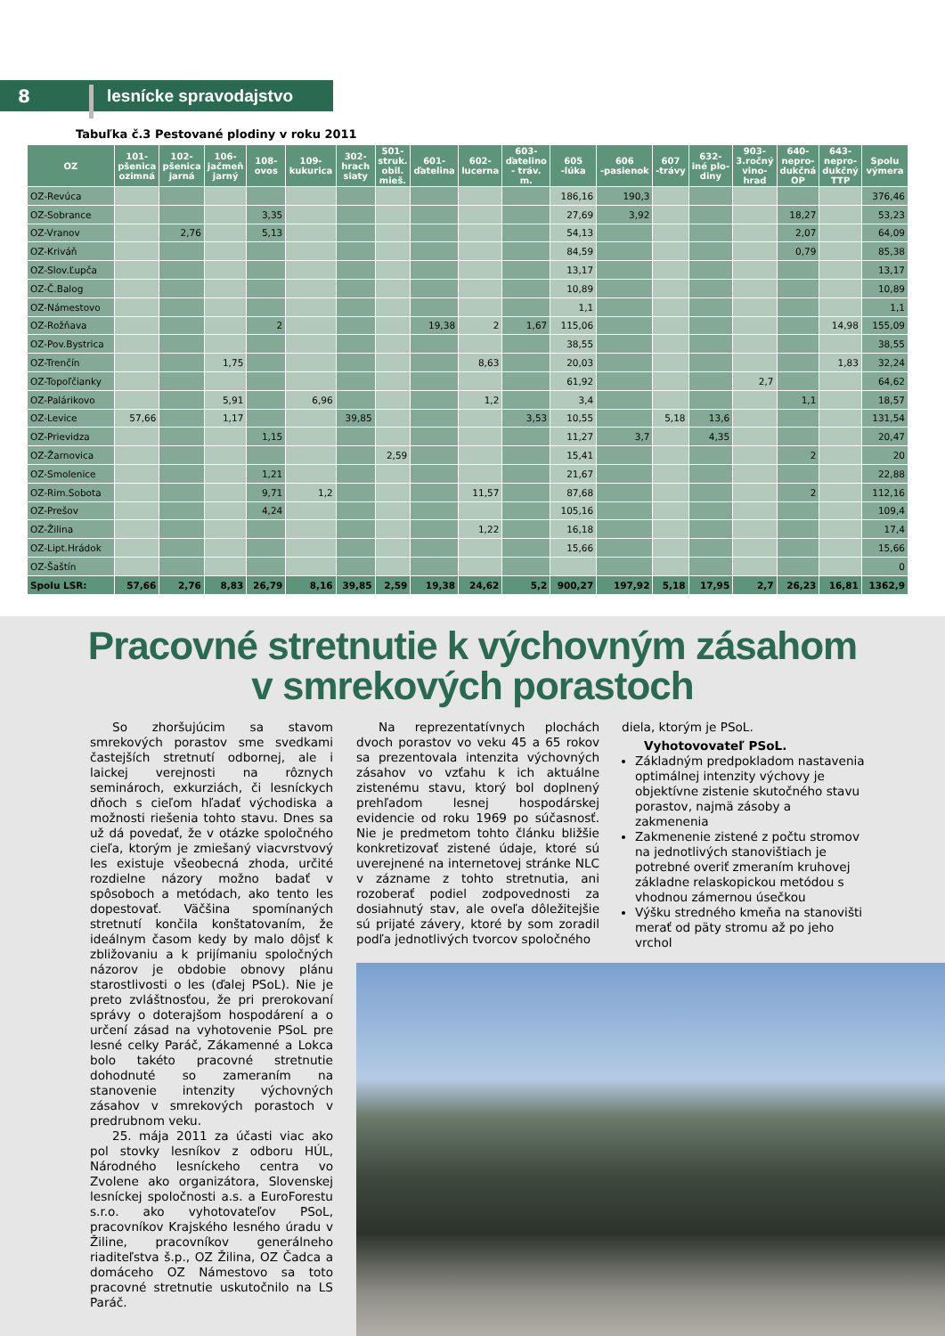8 lesnícke spravodajstvo
Tabuľka č.3 Pestované plodiny v roku 2011
| OZ | 101- pšenica ozimná | 102- pšenica jarná | 106- jačmeň jarný | 108- ovos | 109- kukurica | 302- hrach siaty | 501- struk. obil. mieš. | 601- ďatelina | 602- lucerna | 603- ďatelino - tráv. m. | 605 -lúka | 606 -pasienok | 607 -trávy | 632- iné plo- diny | 903- 3.ročný vino- hrad | 640- nepro- dukčná OP | 643- nepro- dukčný TTP | Spolu výmera |
| --- | --- | --- | --- | --- | --- | --- | --- | --- | --- | --- | --- | --- | --- | --- | --- | --- | --- | --- |
| OZ-Revúca | | | | | | | | | | | 186,16 | 190,3 | | | | | | 376,46 |
| OZ-Sobrance | | | | 3,35 | | | | | | | 27,69 | 3,92 | | | | 18,27 | | 53,23 |
| OZ-Vranov | | 2,76 | | 5,13 | | | | | | | 54,13 | | | | | 2,07 | | 64,09 |
| OZ-Kriváň | | | | | | | | | | | 84,59 | | | | | 0,79 | | 85,38 |
| OZ-Slov.Ľupča | | | | | | | | | | | 13,17 | | | | | | | 13,17 |
| OZ-Č.Balog | | | | | | | | | | | 10,89 | | | | | | | 10,89 |
| OZ-Námestovo | | | | | | | | | | | 1,1 | | | | | | | 1,1 |
| OZ-Rožňava | | | | 2 | | | | 19,38 | 2 | 1,67 | 115,06 | | | | | | 14,98 | 155,09 |
| OZ-Pov.Bystrica | | | | | | | | | | | 38,55 | | | | | | | 38,55 |
| OZ-Trenčín | | | 1,75 | | | | | | 8,63 | | 20,03 | | | | | | 1,83 | 32,24 |
| OZ-Topoľčianky | | | | | | | | | | | 61,92 | | | | 2,7 | | | 64,62 |
| OZ-Palárikovo | | | 5,91 | | 6,96 | | | | 1,2 | | 3,4 | | | | | 1,1 | | 18,57 |
| OZ-Levice | 57,66 | | 1,17 | | | 39,85 | | | | 3,53 | 10,55 | | 5,18 | 13,6 | | | | 131,54 |
| OZ-Prievidza | | | | 1,15 | | | | | | | 11,27 | 3,7 | | 4,35 | | | | 20,47 |
| OZ-Žarnovica | | | | | | | 2,59 | | | | 15,41 | | | | | 2 | | 20 |
| OZ-Smolenice | | | | 1,21 | | | | | | | 21,67 | | | | | | | 22,88 |
| OZ-Rim.Sobota | | | | 9,71 | 1,2 | | | | 11,57 | | 87,68 | | | | | 2 | | 112,16 |
| OZ-Prešov | | | | 4,24 | | | | | | | 105,16 | | | | | | | 109,4 |
| OZ-Žilina | | | | | | | | | 1,22 | | 16,18 | | | | | | | 17,4 |
| OZ-Lipt.Hrádok | | | | | | | | | | | 15,66 | | | | | | | 15,66 |
| OZ-Šaštín | | | | | | | | | | | | | | | | | | 0 |
| Spolu LSR: | 57,66 | 2,76 | 8,83 | 26,79 | 8,16 | 39,85 | 2,59 | 19,38 | 24,62 | 5,2 | 900,27 | 197,92 | 5,18 | 17,95 | 2,7 | 26,23 | 16,81 | 1362,9 |
Pracovné stretnutie k výchovným zásahom
v smrekových porastoch
So zhoršujúcim sa stavom smrekových porastov sme svedkami častejších stretnutí odbornej, ale i laickej verejnosti na rôznych seminároch, exkurziách, či lesníckych dňoch s cieľom hľadať východiska a možnosti riešenia tohto stavu. Dnes sa už dá povedať, že v otázke spoločného cieľa, ktorým je zmiešaný viacvrstvový les existuje všeobecná zhoda, určité rozdielne názory možno badať v spôsoboch a metódach, ako tento les dopestovať. Väčšina spomínaných stretnutí končila konštatovaním, že ideálnym časom kedy by malo dôjsť k zbližovaniu a k prijímaniu spoločných názorov je obdobie obnovy plánu starostlivosti o les (ďalej PSoL). Nie je preto zvláštnosťou, že pri prerokovaní správy o doterajšom hospodárení a o určení zásad na vyhotovenie PSoL pre lesné celky Paráč, Zákamenné a Lokca bolo takéto pracovné stretnutie dohodnuté so zameraním na stanovenie intenzity výchovných zásahov v smrekových porastoch v predrubnom veku.
25. mája 2011 za účasti viac ako pol stovky lesníkov z odboru HÚL, Národného lesníckeho centra vo Zvolene ako organizátora, Slovenskej lesníckej spoločnosti a.s. a EuroForestu s.r.o. ako vyhotovateľov PSoL, pracovníkov Krajského lesného úradu v Žiline, pracovníkov generálneho riaditeľstva š.p., OZ Žilina, OZ Čadca a domáceho OZ Námestovo sa toto pracovné stretnutie uskutočnilo na LS Paráč.
Na reprezentatívnych plochách dvoch porastov vo veku 45 a 65 rokov sa prezentovala intenzita výchovných zásahov vo vzťahu k ich aktuálne zistenému stavu, ktorý bol doplnený prehľadom lesnej hospodárskej evidencie od roku 1969 po súčasnosť. Nie je predmetom tohto článku bližšie konkretizovať zistené údaje, ktoré sú uverejnené na internetovej stránke NLC v zázname z tohto stretnutia, ani rozoberať podiel zodpovednosti za dosiahnutý stav, ale oveľa dôležitejšie sú prijaté závery, ktoré by som zoradil podľa jednotlivých tvorcov spoločného
diela, ktorým je PSoL.
Vyhotovovateľ PSoL.
Základným predpokladom nastavenia optimálnej intenzity výchovy je objektívne zistenie skutočného stavu porastov, najmä zásoby a zakmenenia
Zakmenenie zistené z počtu stromov na jednotlivých stanovištiach je potrebné overiť zmeraním kruhovej základne relaskopickou metódou s vhodnou zámernou úsečkou
Výšku stredného kmeňa na stanovišti merať od päty stromu až po jeho vrchol